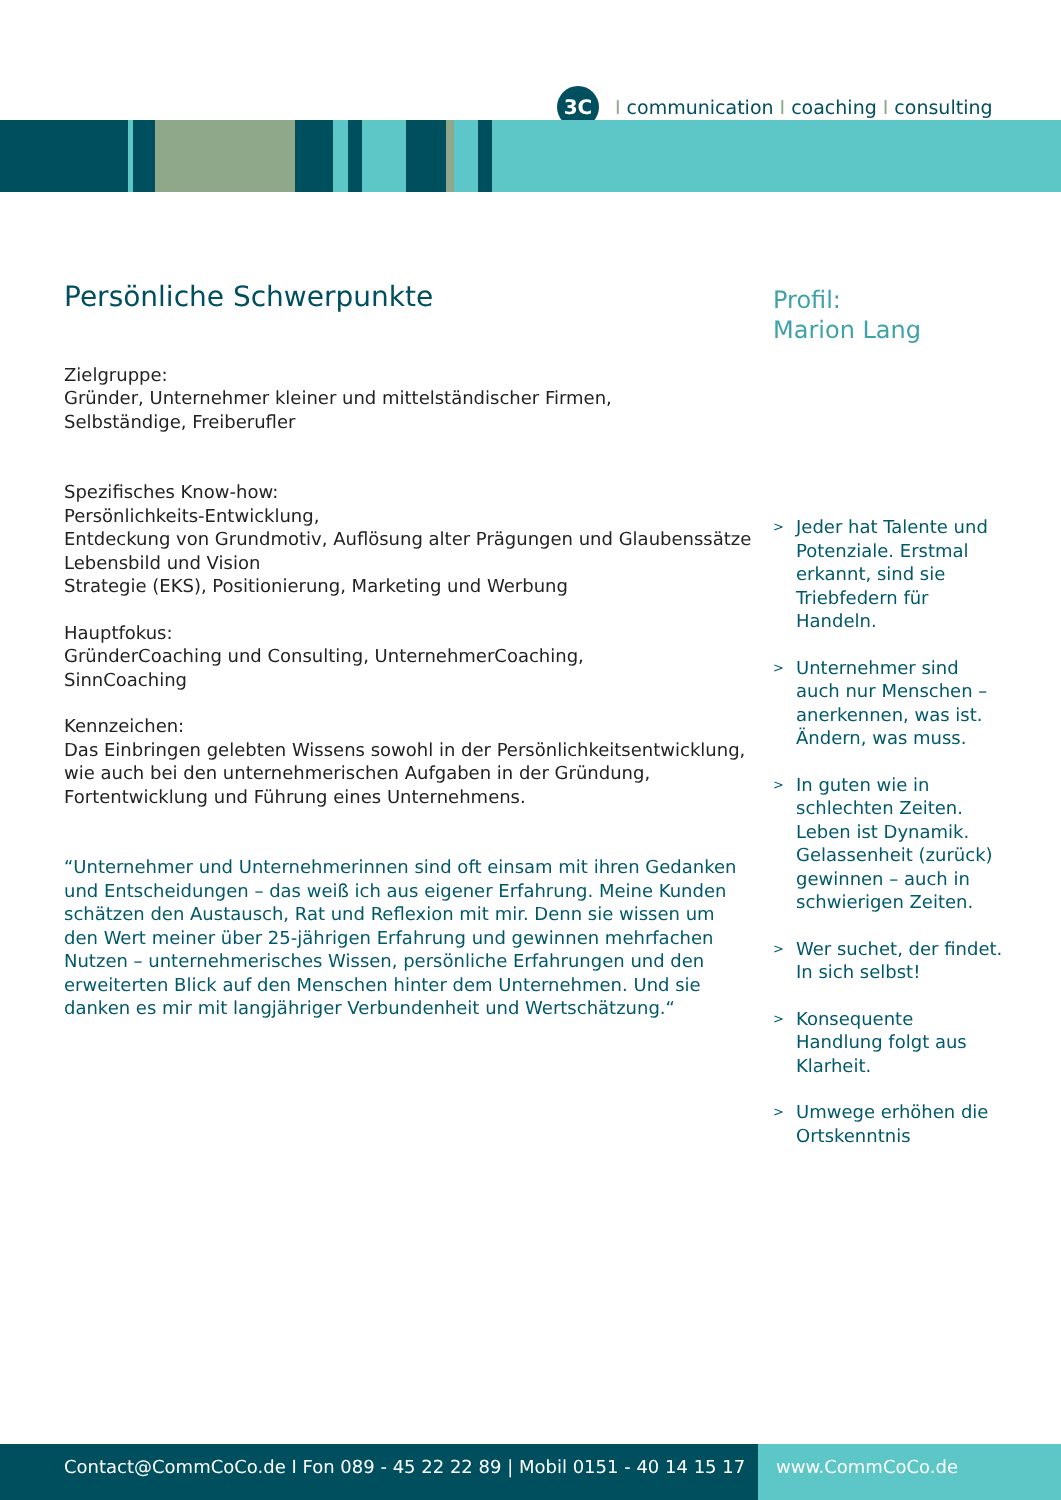3C
Icommunication I coaching I consulting
Persönliche Schwerpunkte
Zielgruppe:
Gründer, Unternehmer kleiner und mittelständischer Firmen,
Selbständige, Freiberufler
Spezifisches Know-how:
Persönlichkeits-Entwicklung,
Entdeckung von Grundmotiv, Auflösung alter Prägungen und Glaubenssätze
Lebensbild und Vision
Strategie (EKS), Positionierung, Marketing und Werbung
Hauptfokus:
GründerCoaching und Consulting, UnternehmerCoaching,
SinnCoaching
Kennzeichen:
Das Einbringen gelebten Wissens sowohl in der Persönlichkeitsentwicklung, wie auch bei den unternehmerischen Aufgaben in der Gründung, Fortentwicklung und Führung eines Unternehmens.
“Unternehmer und Unternehmerinnen sind oft einsam mit ihren Gedanken und Entscheidungen – das weiß ich aus eigener Erfahrung. Meine Kunden schätzen den Austausch, Rat und Reflexion mit mir. Denn sie wissen um den Wert meiner über 25-jährigen Erfahrung und gewinnen mehrfachen Nutzen – unternehmerisches Wissen, persönliche Erfahrungen und den erweiterten Blick auf den Menschen hinter dem Unternehmen. Und sie danken es mir mit langjähriger Verbundenheit und Wertschätzung.“
Profil:
Marion Lang
>
Jeder hat Talente und Potenziale. Erstmal erkannt, sind sie Triebfedern für Handeln.
>
Unternehmer sind auch nur Menschen – anerkennen, was ist. Ändern, was muss.
>
In guten wie in schlechten Zeiten. Leben ist Dynamik. Gelassenheit (zurück) gewinnen – auch in schwierigen Zeiten.
>
Wer suchet, der findet. In sich selbst!
>
Konsequente Handlung folgt aus Klarheit.
>
Umwege erhöhen die Ortskenntnis
Contact@CommCoCo.de I Fon 089 - 45 22 22 89 | Mobil 0151 - 40 14 15 17 www.CommCoCo.de